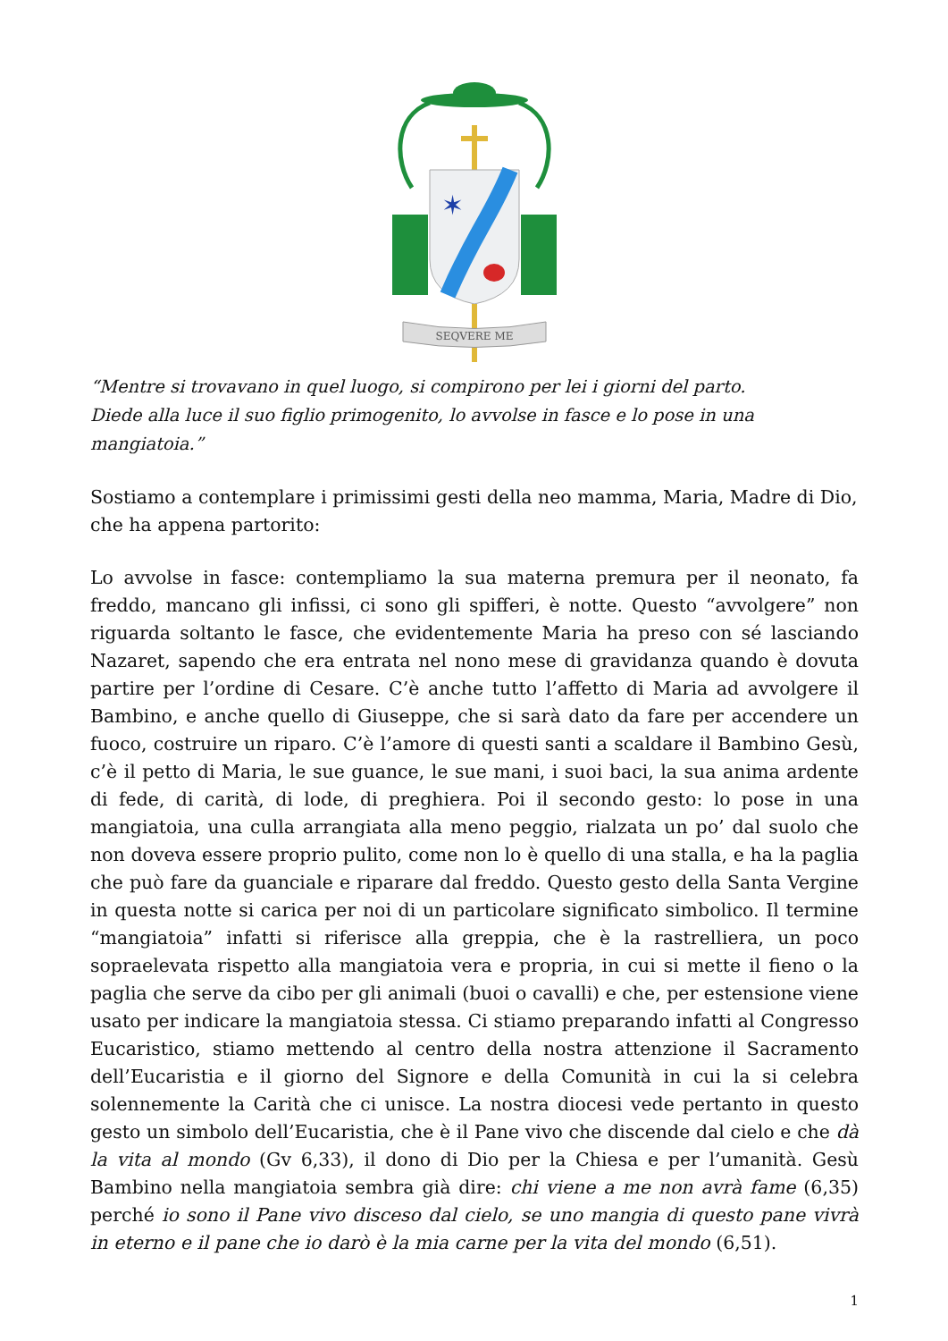✶
SEQVERE ME
“Mentre si trovavano in quel luogo, si compirono per lei i giorni del parto.
Diede alla luce il suo figlio primogenito, lo avvolse in fasce e lo pose in una mangiatoia.”
Sostiamo a contemplare i primissimi gesti della neo mamma, Maria, Madre di Dio, che ha appena partorito:
Lo avvolse in fasce: contempliamo la sua materna premura per il neonato, fa freddo, mancano gli infissi, ci sono gli spifferi, è notte. Questo “avvolgere” non riguarda soltanto le fasce, che evidentemente Maria ha preso con sé lasciando Nazaret, sapendo che era entrata nel nono mese di gravidanza quando è dovuta partire per l’ordine di Cesare. C’è anche tutto l’affetto di Maria ad avvolgere il Bambino, e anche quello di Giuseppe, che si sarà dato da fare per accendere un fuoco, costruire un riparo. C’è l’amore di questi santi a scaldare il Bambino Gesù, c’è il petto di Maria, le sue guance, le sue mani, i suoi baci, la sua anima ardente di fede, di carità, di lode, di preghiera. Poi il secondo gesto: lo pose in una mangiatoia, una culla arrangiata alla meno peggio, rialzata un po’ dal suolo che non doveva essere proprio pulito, come non lo è quello di una stalla, e ha la paglia che può fare da guanciale e riparare dal freddo. Questo gesto della Santa Vergine in questa notte si carica per noi di un particolare significato simbolico. Il termine “mangiatoia” infatti si riferisce alla greppia, che è la rastrelliera, un poco sopraelevata rispetto alla mangiatoia vera e propria, in cui si mette il fieno o la paglia che serve da cibo per gli animali (buoi o cavalli) e che, per estensione viene usato per indicare la mangiatoia stessa. Ci stiamo preparando infatti al Congresso Eucaristico, stiamo mettendo al centro della nostra attenzione il Sacramento dell’Eucaristia e il giorno del Signore e della Comunità in cui la si celebra solennemente la Carità che ci unisce. La nostra diocesi vede pertanto in questo gesto un simbolo dell’Eucaristia, che è il Pane vivo che discende dal cielo e che dà la vita al mondo (Gv 6,33), il dono di Dio per la Chiesa e per l’umanità. Gesù Bambino nella mangiatoia sembra già dire: chi viene a me non avrà fame (6,35) perché io sono il Pane vivo disceso dal cielo, se uno mangia di questo pane vivrà in eterno e il pane che io darò è la mia carne per la vita del mondo (6,51).
1